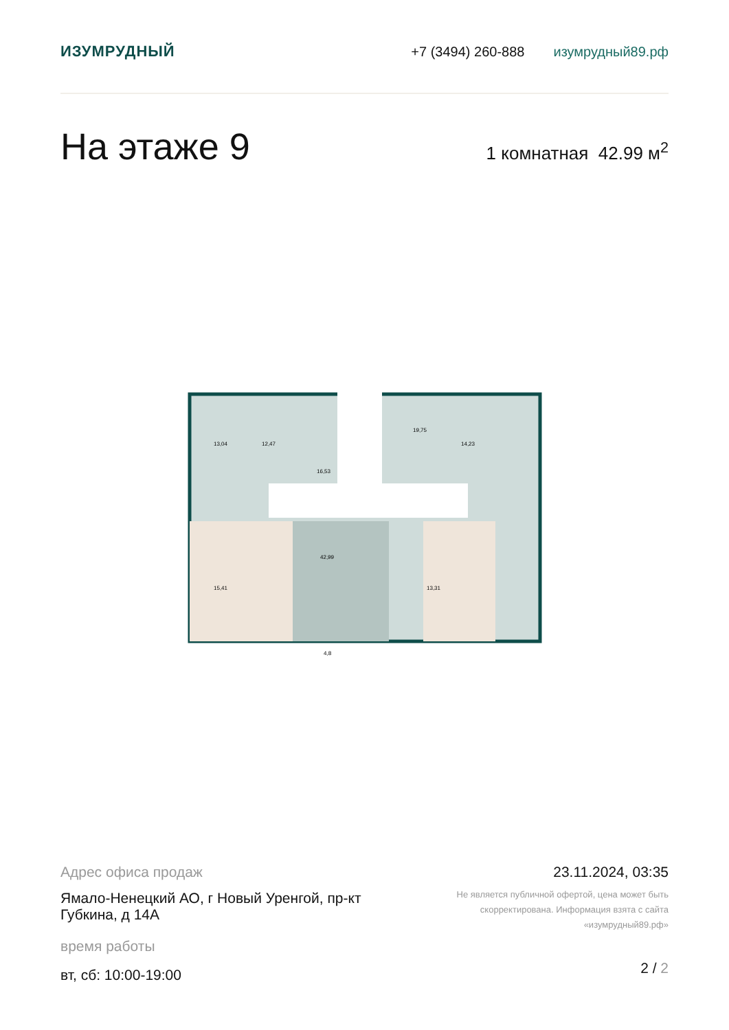ИЗУМРУДНЫЙ +7 (3494) 260-888 изумрудный89.рф
На этаже 9
1 комнатная 42.99 м<sup>2</sup>
13,04
12,47
16,53
14,23
19,75
42,99
15,41
13,31
4,8
Адрес офиса продаж
Ямало-Ненецкий АО, г Новый Уренгой, пр-кт Губкина, д 14А
время работы
вт, сб: 10:00-19:00
23.11.2024, 03:35
Не является публичной офертой, цена может быть скорректирована. Информация взята с сайта «изумрудный89.рф»
2 / 2